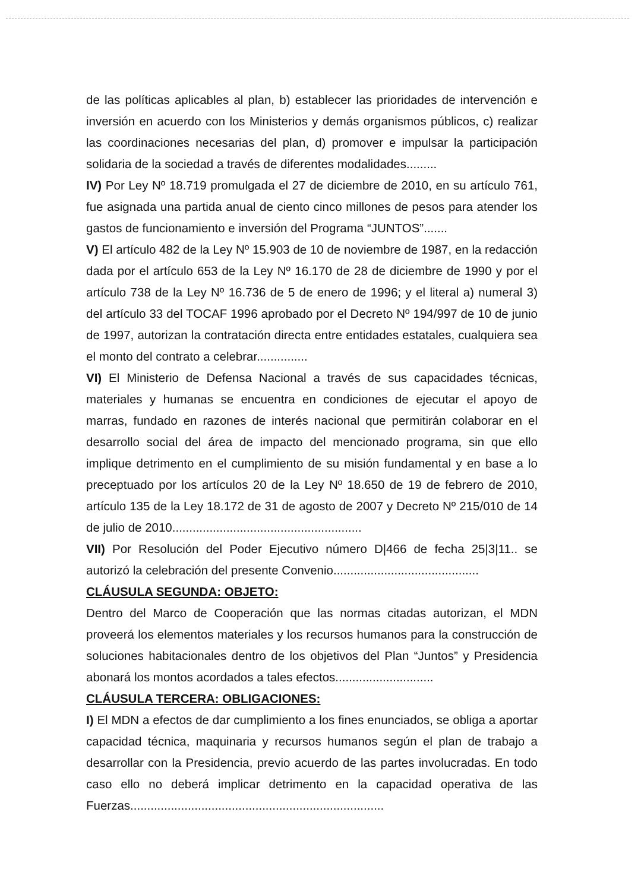de las políticas aplicables al plan, b) establecer las prioridades de intervención e inversión en acuerdo con los Ministerios y demás organismos públicos, c) realizar las coordinaciones necesarias del plan, d) promover e impulsar la participación solidaria de la sociedad a través de diferentes modalidades.........
IV) Por Ley Nº 18.719 promulgada el 27 de diciembre de 2010, en su artículo 761, fue asignada una partida anual de ciento cinco millones de pesos para atender los gastos de funcionamiento e inversión del Programa “JUNTOS”.......
V) El artículo 482 de la Ley Nº 15.903 de 10 de noviembre de 1987, en la redacción dada por el artículo 653 de la Ley Nº 16.170 de 28 de diciembre de 1990 y por el artículo 738 de la Ley Nº 16.736 de 5 de enero de 1996; y el literal a) numeral 3) del artículo 33 del TOCAF 1996 aprobado por el Decreto Nº 194/997 de 10 de junio de 1997, autorizan la contratación directa entre entidades estatales, cualquiera sea el monto del contrato a celebrar...............
VI) El Ministerio de Defensa Nacional a través de sus capacidades técnicas, materiales y humanas se encuentra en condiciones de ejecutar el apoyo de marras, fundado en razones de interés nacional que permitirán colaborar en el desarrollo social del área de impacto del mencionado programa, sin que ello implique detrimento en el cumplimiento de su misión fundamental y en base a lo preceptuado por los artículos 20 de la Ley Nº 18.650 de 19 de febrero de 2010, artículo 135 de la Ley 18.172 de 31 de agosto de 2007 y Decreto Nº 215/010 de 14 de julio de 2010........................................................
VII) Por Resolución del Poder Ejecutivo número D|466 de fecha 25|3|11.. se autorizó la celebración del presente Convenio...........................................
CLÁUSULA SEGUNDA: OBJETO:
Dentro del Marco de Cooperación que las normas citadas autorizan, el MDN proveerá los elementos materiales y los recursos humanos para la construcción de soluciones habitacionales dentro de los objetivos del Plan “Juntos” y Presidencia abonará los montos acordados a tales efectos.............................
CLÁUSULA TERCERA: OBLIGACIONES:
I) El MDN a efectos de dar cumplimiento a los fines enunciados, se obliga a aportar capacidad técnica, maquinaria y recursos humanos según el plan de trabajo a desarrollar con la Presidencia, previo acuerdo de las partes involucradas. En todo caso ello no deberá implicar detrimento en la capacidad operativa de las Fuerzas...........................................................................